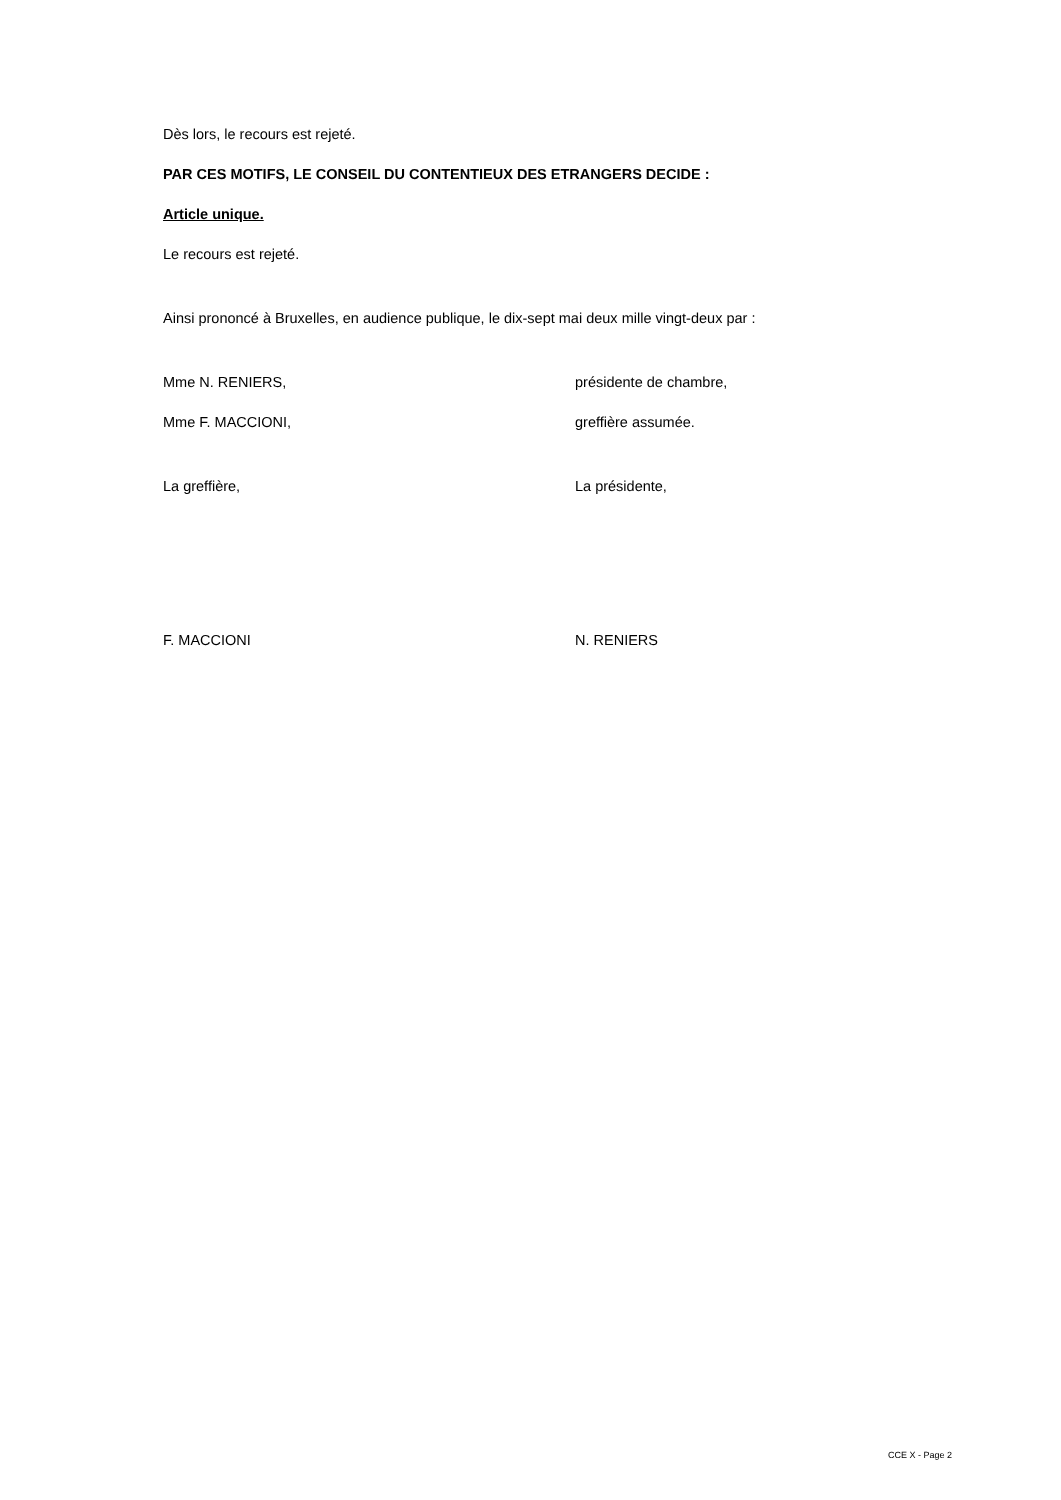Dès lors, le recours est rejeté.
PAR CES MOTIFS, LE CONSEIL DU CONTENTIEUX DES ETRANGERS DECIDE :
Article unique.
Le recours est rejeté.
Ainsi prononcé à Bruxelles, en audience publique, le dix-sept mai deux mille vingt-deux par :
Mme N. RENIERS, présidente de chambre,
Mme F. MACCIONI, greffière assumée.
La greffière, La présidente,
F. MACCIONI N. RENIERS
CCE X - Page 2